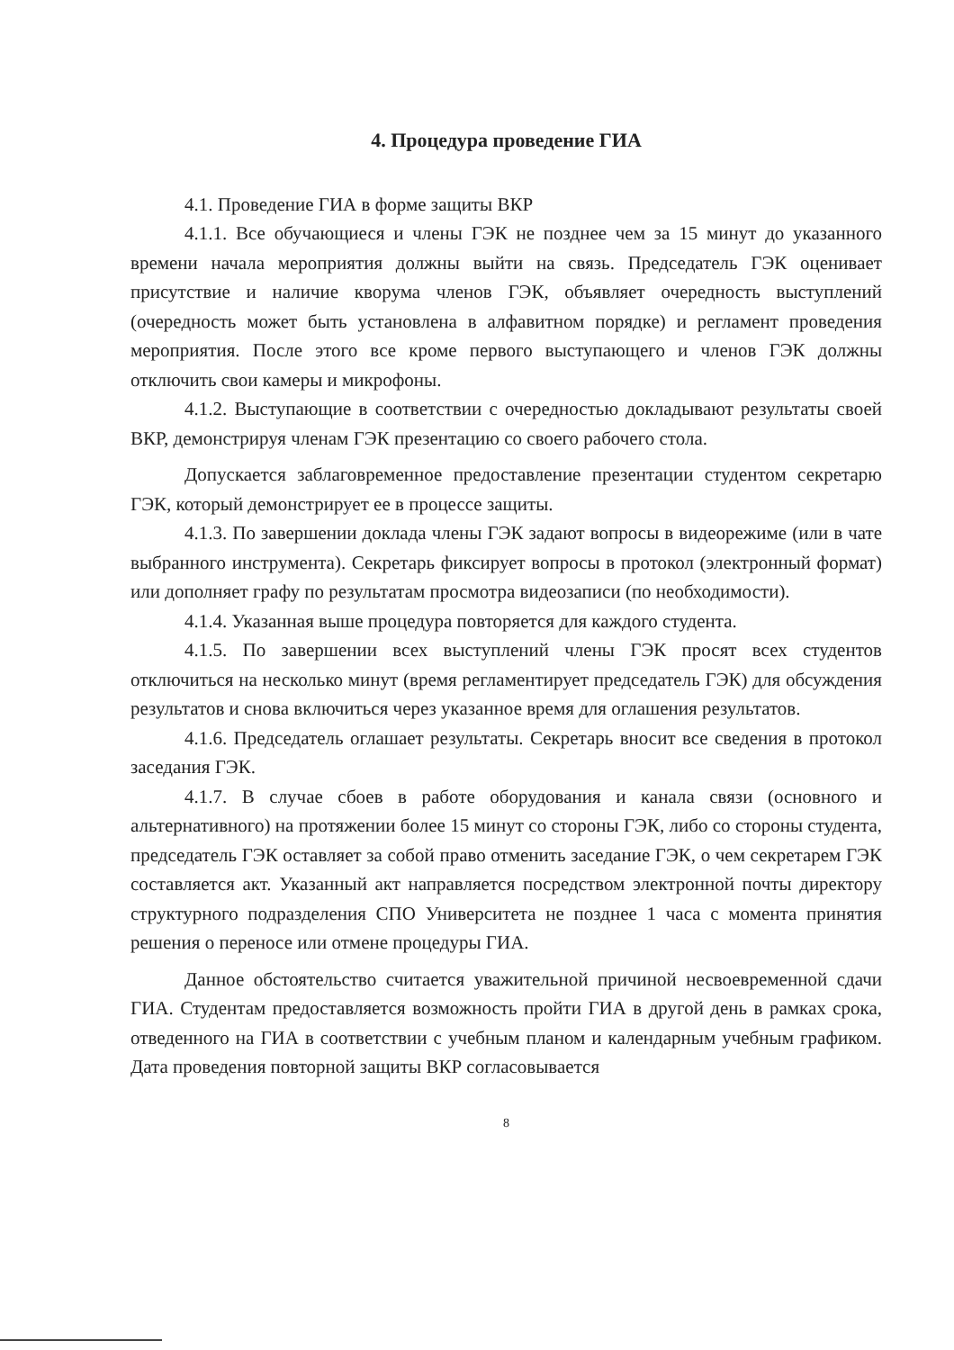4. Процедура проведение ГИА
4.1. Проведение ГИА в форме защиты ВКР
4.1.1. Все обучающиеся и члены ГЭК не позднее чем за 15 минут до указанного времени начала мероприятия должны выйти на связь. Председатель ГЭК оценивает присутствие и наличие кворума членов ГЭК, объявляет очередность выступлений (очередность может быть установлена в алфавитном порядке) и регламент проведения мероприятия. После этого все кроме первого выступающего и членов ГЭК должны отключить свои камеры и микрофоны.
4.1.2. Выступающие в соответствии с очередностью докладывают результаты своей ВКР, демонстрируя членам ГЭК презентацию со своего рабочего стола.
Допускается заблаговременное предоставление презентации студентом секретарю ГЭК, который демонстрирует ее в процессе защиты.
4.1.3. По завершении доклада члены ГЭК задают вопросы в видеорежиме (или в чате выбранного инструмента). Секретарь фиксирует вопросы в протокол (электронный формат) или дополняет графу по результатам просмотра видеозаписи (по необходимости).
4.1.4. Указанная выше процедура повторяется для каждого студента.
4.1.5. По завершении всех выступлений члены ГЭК просят всех студентов отключиться на несколько минут (время регламентирует председатель ГЭК) для обсуждения результатов и снова включиться через указанное время для оглашения результатов.
4.1.6. Председатель оглашает результаты. Секретарь вносит все сведения в протокол заседания ГЭК.
4.1.7. В случае сбоев в работе оборудования и канала связи (основного и альтернативного) на протяжении более 15 минут со стороны ГЭК, либо со стороны студента, председатель ГЭК оставляет за собой право отменить заседание ГЭК, о чем секретарем ГЭК составляется акт. Указанный акт направляется посредством электронной почты директору структурного подразделения СПО Университета не позднее 1 часа с момента принятия решения о переносе или отмене процедуры ГИА.
Данное обстоятельство считается уважительной причиной несвоевременной сдачи ГИА. Студентам предоставляется возможность пройти ГИА в другой день в рамках срока, отведенного на ГИА в соответствии с учебным планом и календарным учебным графиком. Дата проведения повторной защиты ВКР согласовывается
8